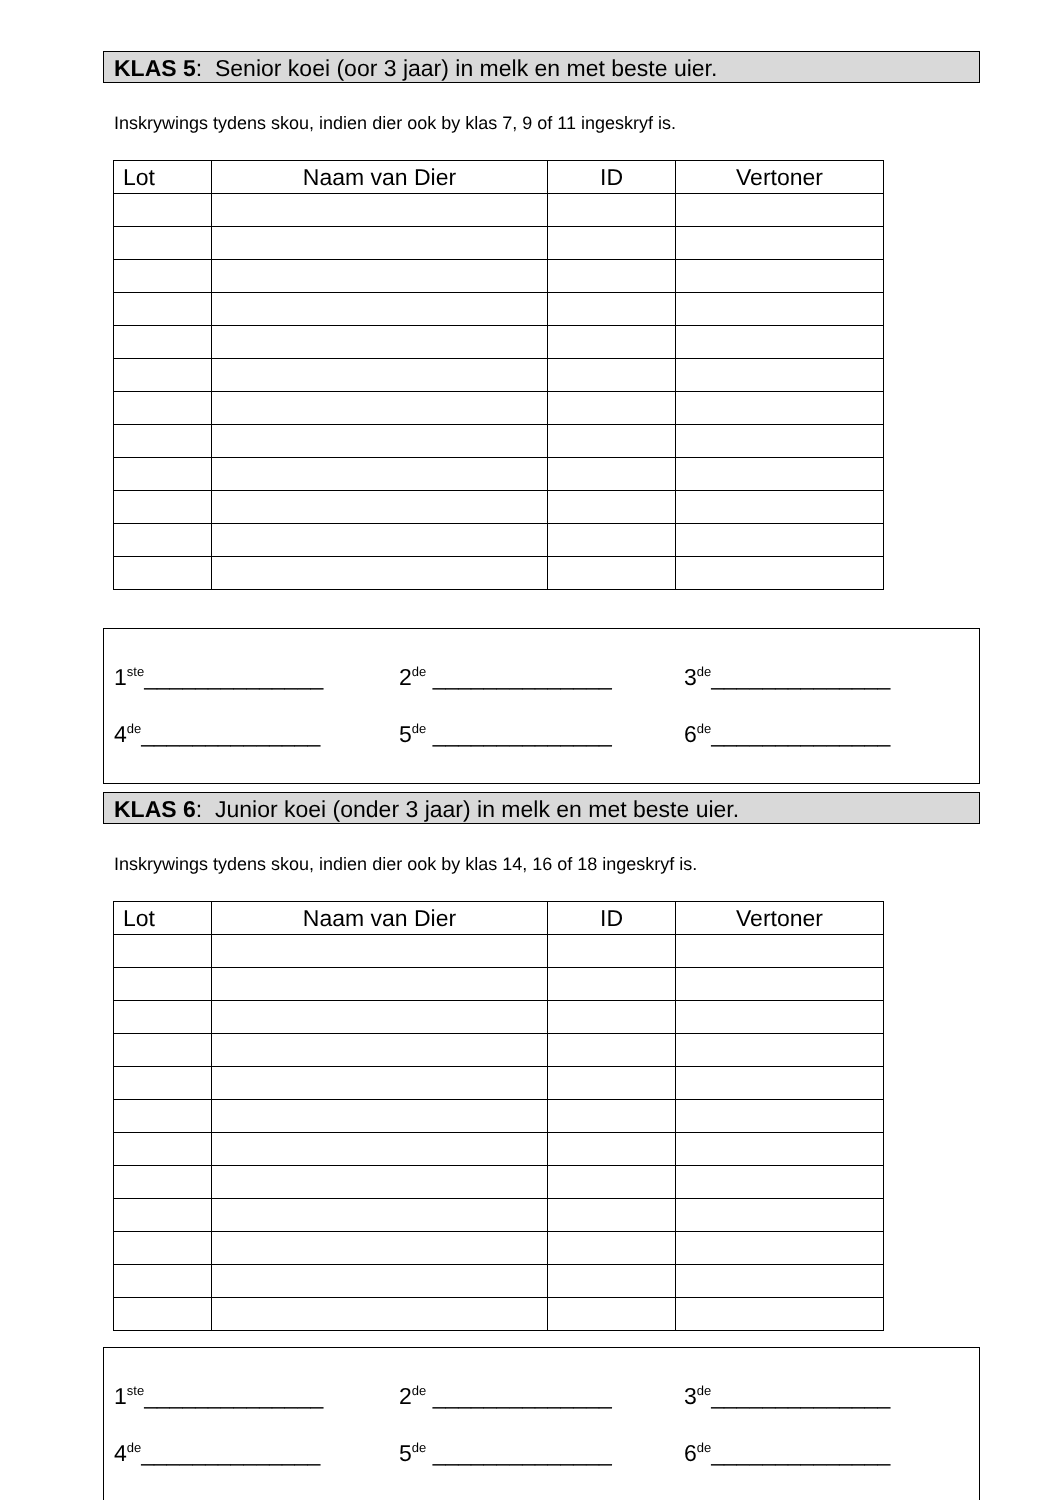KLAS 5: Senior koei (oor 3 jaar) in melk en met beste uier.
Inskrywings tydens skou, indien dier ook by klas 7, 9 of 11 ingeskryf is.
| Lot | Naam van Dier | ID | Vertoner |
| --- | --- | --- | --- |
1<sup>ste</sup>______________ 2<sup>de</sup> ______________ 3<sup>de</sup>______________
4<sup>de</sup>______________ 5<sup>de</sup> ______________ 6<sup>de</sup>______________
KLAS 6: Junior koei (onder 3 jaar) in melk en met beste uier.
Inskrywings tydens skou, indien dier ook by klas 14, 16 of 18 ingeskryf is.
| Lot | Naam van Dier | ID | Vertoner |
| --- | --- | --- | --- |
1<sup>ste</sup>______________ 2<sup>de</sup> ______________ 3<sup>de</sup>______________
4<sup>de</sup>______________ 5<sup>de</sup> ______________ 6<sup>de</sup>______________